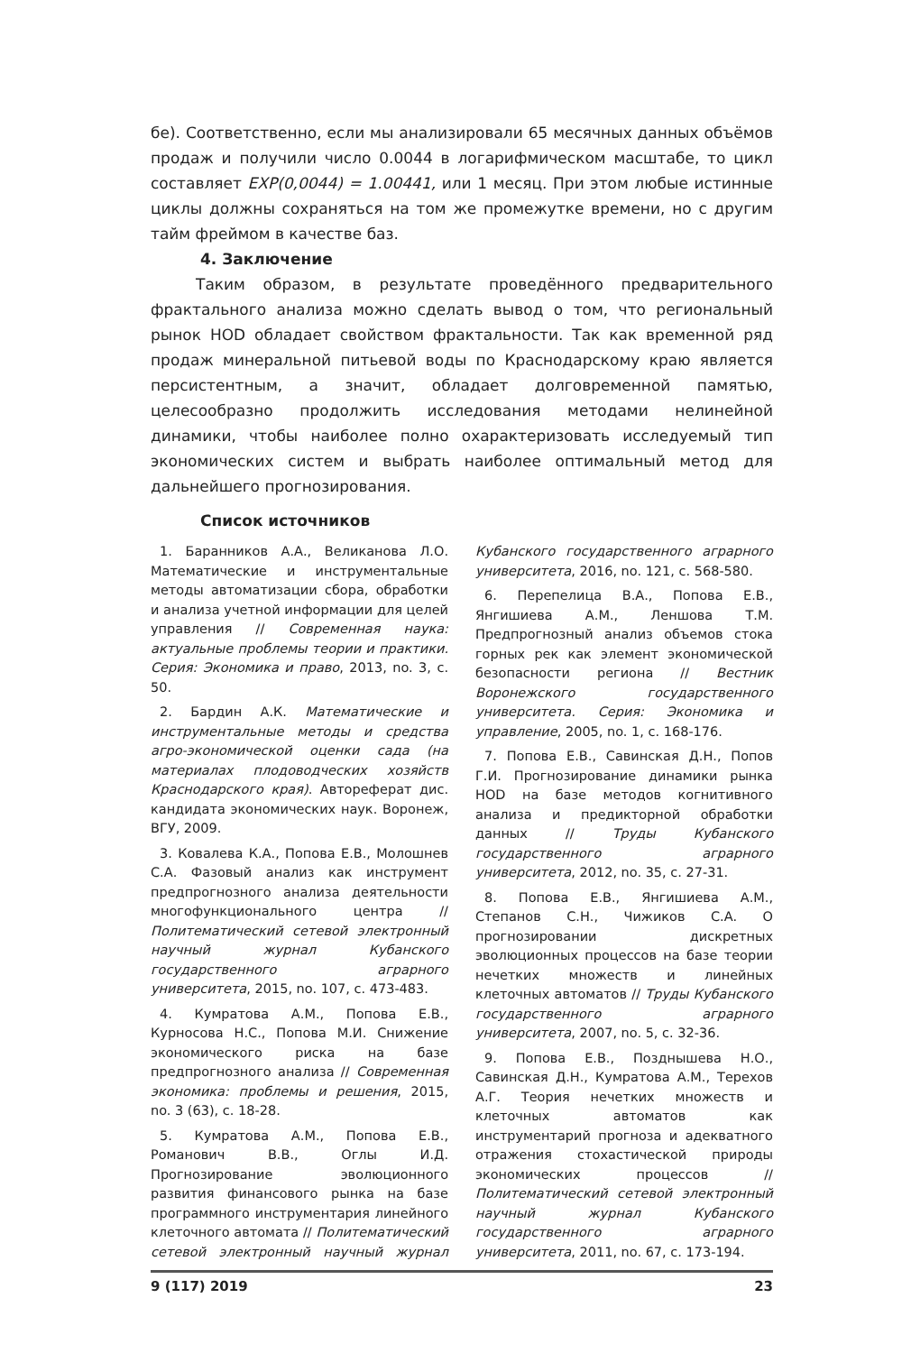бе). Соответственно, если мы анализировали 65 месячных данных объёмов продаж и получили число 0.0044 в логарифмическом масштабе, то цикл составляет EXP(0,0044) = 1.00441, или 1 месяц. При этом любые истинные циклы должны сохраняться на том же промежутке времени, но с другим тайм фреймом в качестве баз.
4. Заключение
Таким образом, в результате проведённого предварительного фрактального анализа можно сделать вывод о том, что региональный рынок НОD обладает свойством фрактальности. Так как временной ряд продаж минеральной питьевой воды по Краснодарскому краю является персистентным, а значит, обладает долговременной памятью, целесообразно продолжить исследования методами нелинейной динамики, чтобы наиболее полно охарактеризовать исследуемый тип экономических систем и выбрать наиболее оптимальный метод для дальнейшего прогнозирования.
Список источников
1. Баранников А.А., Великанова Л.О. Математические и инструментальные методы автоматизации сбора, обработки и анализа учетной информации для целей управления // Современная наука: актуальные проблемы теории и практики. Серия: Экономика и право, 2013, no. 3, c. 50.
2. Бардин А.К. Математические и инструментальные методы и средства агро-экономической оценки сада (на материалах плодоводческих хозяйств Краснодарского края). Автореферат дис. кандидата экономических наук. Воронеж, ВГУ, 2009.
3. Ковалева К.А., Попова Е.В., Молошнев С.А. Фазовый анализ как инструмент предпрогнозного анализа деятельности многофункционального центра // Политематический сетевой электронный научный журнал Кубанского государственного аграрного университета, 2015, no. 107, c. 473-483.
4. Кумратова А.М., Попова Е.В., Курносова Н.С., Попова М.И. Снижение экономического риска на базе предпрогнозного анализа // Современная экономика: проблемы и решения, 2015, no. 3 (63), c. 18-28.
5. Кумратова А.М., Попова Е.В., Романович В.В., Оглы И.Д. Прогнозирование эволюционного развития финансового рынка на базе программного инструментария линейного клеточного автомата // Политематический сетевой электронный научный журнал Кубанского государственного аграрного университета, 2016, no. 121, c. 568-580.
6. Перепелица В.А., Попова Е.В., Янгишиева А.М., Леншова Т.М. Предпрогнозный анализ объемов стока горных рек как элемент экономической безопасности региона // Вестник Воронежского государственного университета. Серия: Экономика и управление, 2005, no. 1, c. 168-176.
7. Попова Е.В., Савинская Д.Н., Попов Г.И. Прогнозирование динамики рынка НОD на базе методов когнитивного анализа и предикторной обработки данных // Труды Кубанского государственного аграрного университета, 2012, no. 35, c. 27-31.
8. Попова Е.В., Янгишиева А.М., Степанов С.Н., Чижиков С.А. О прогнозировании дискретных эволюционных процессов на базе теории нечетких множеств и линейных клеточных автоматов // Труды Кубанского государственного аграрного университета, 2007, no. 5, c. 32-36.
9. Попова Е.В., Позднышева Н.О., Савинская Д.Н., Кумратова А.М., Терехов А.Г. Теория нечетких множеств и клеточных автоматов как инструментарий прогноза и адекватного отражения стохастической природы экономических процессов // Политематический сетевой электронный научный журнал Кубанского государственного аграрного университета, 2011, no. 67, c. 173-194.
9 (117) 2019 23